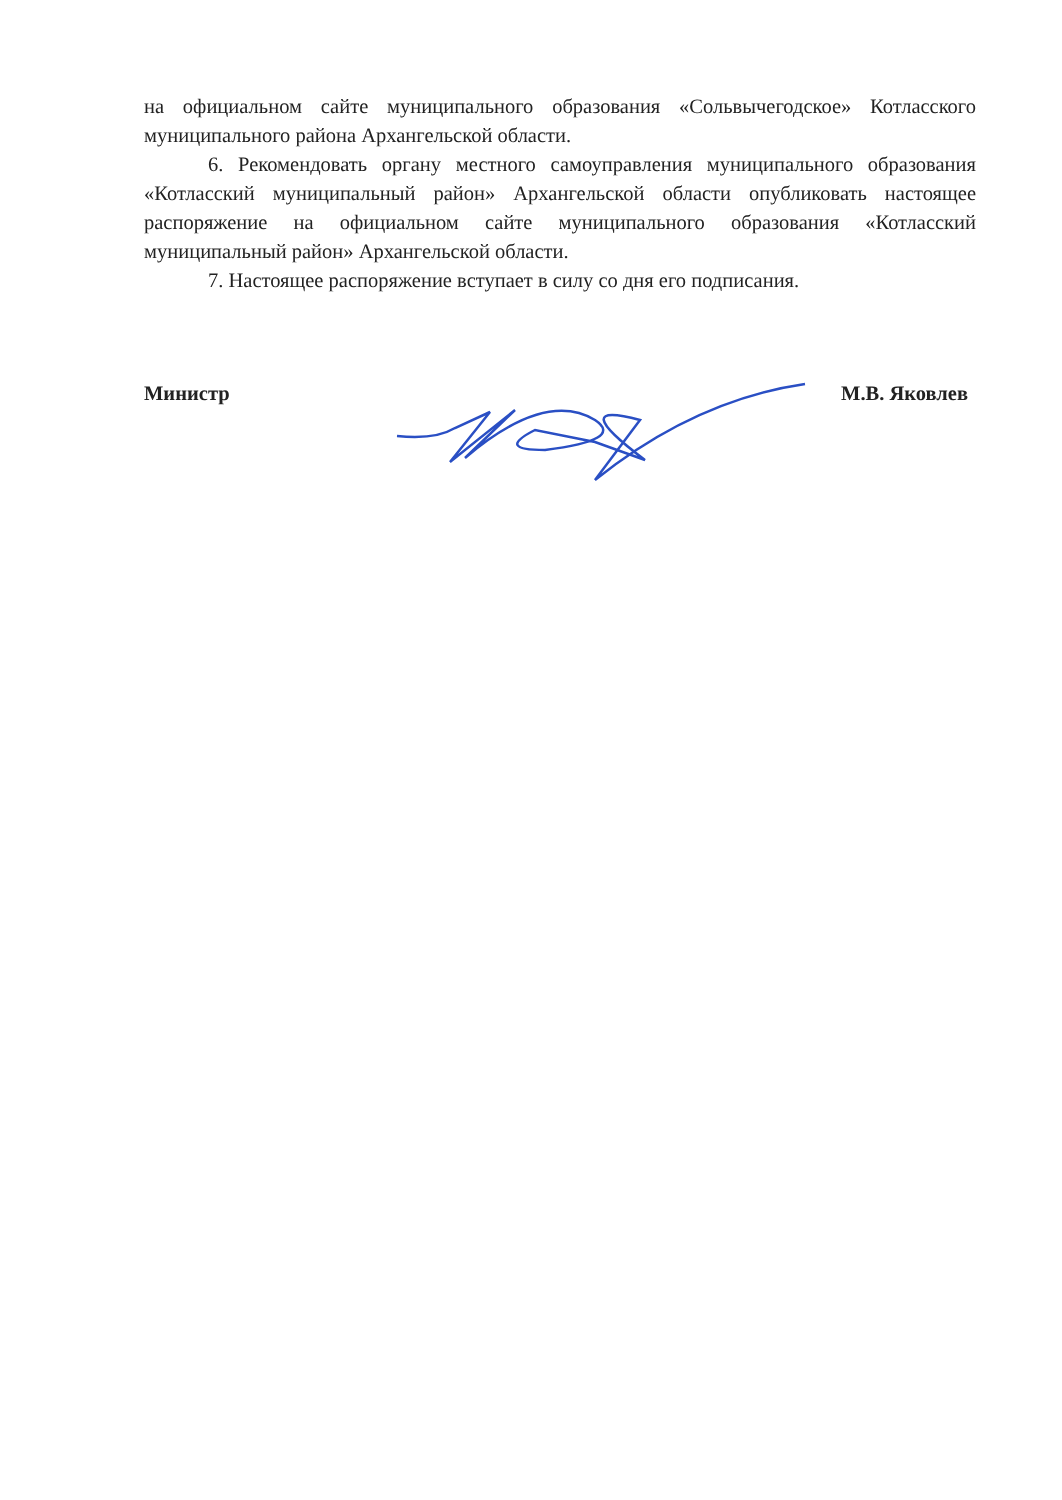на официальном сайте муниципального образования «Сольвычегодское» Котласского муниципального района Архангельской области.
6. Рекомендовать органу местного самоуправления муниципального образования «Котласский муниципальный район» Архангельской области опубликовать настоящее распоряжение на официальном сайте муниципального образования «Котласский муниципальный район» Архангельской области.
7. Настоящее распоряжение вступает в силу со дня его подписания.
Министр М.В. Яковлев